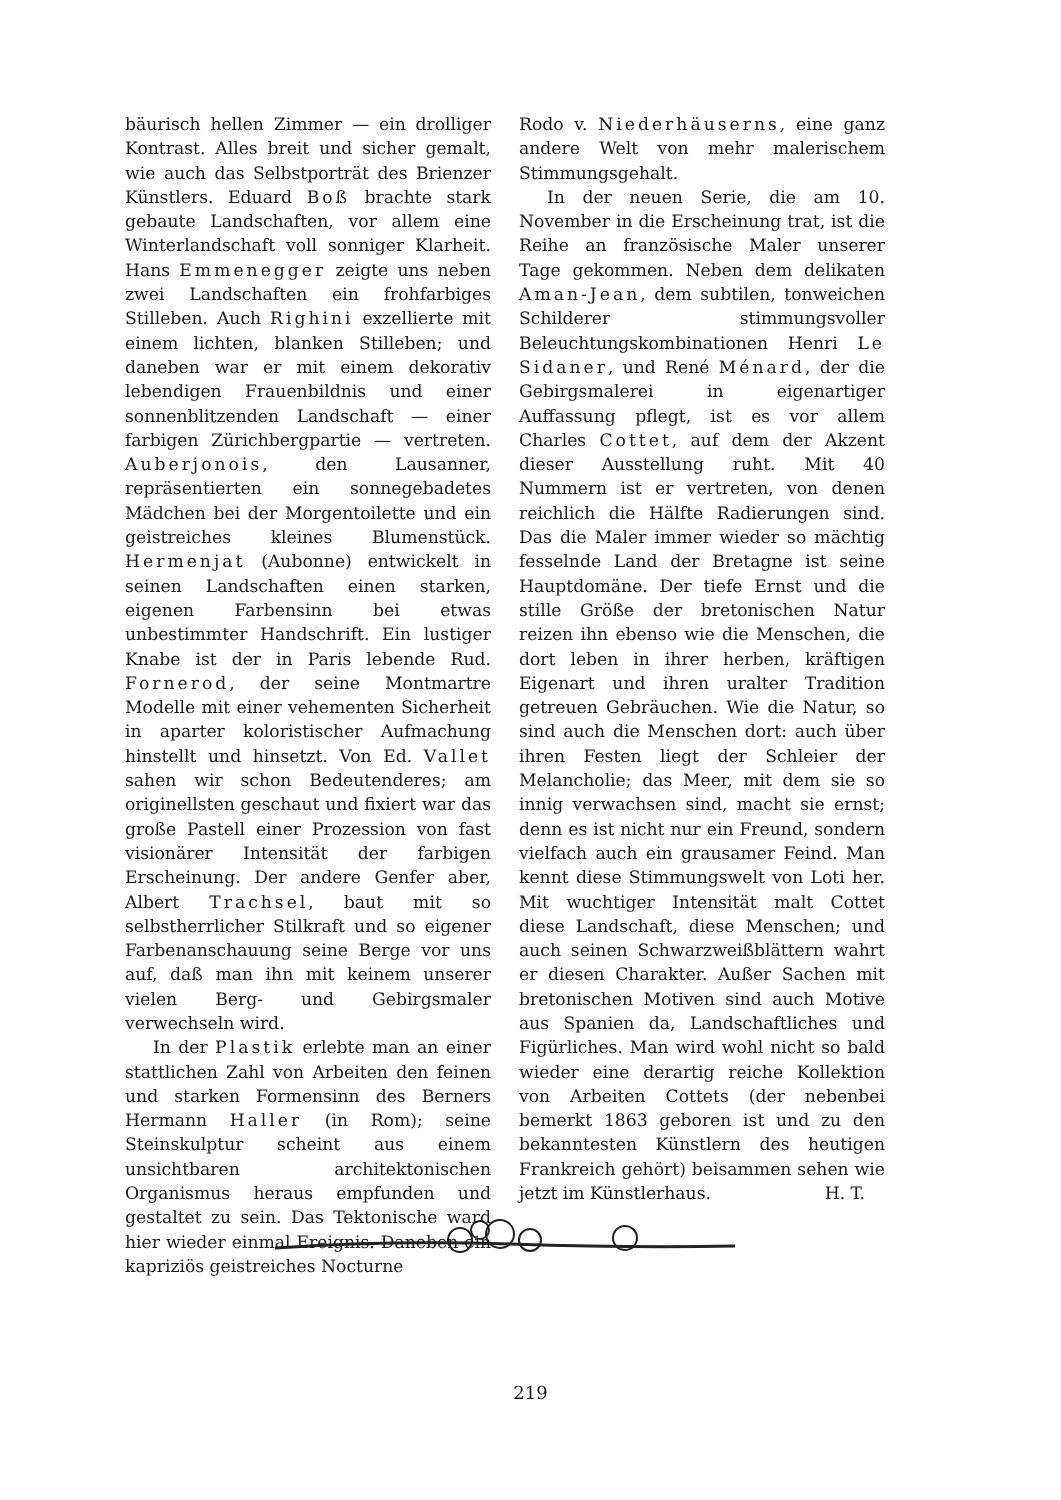bäurisch hellen Zimmer — ein drolliger Kontrast. Alles breit und sicher gemalt, wie auch das Selbstporträt des Brienzer Künstlers. Eduard Boß brachte stark gebaute Landschaften, vor allem eine Winterlandschaft voll sonniger Klarheit. Hans Emmenegger zeigte uns neben zwei Landschaften ein frohfarbiges Stilleben. Auch Righini exzellierte mit einem lichten, blanken Stilleben; und daneben war er mit einem dekorativ lebendigen Frauenbildnis und einer sonnenblitzenden Landschaft — einer farbigen Zürichbergpartie — vertreten. Auberjonois, den Lausanner, repräsentierten ein sonnegebadetes Mädchen bei der Morgentoilette und ein geistreiches kleines Blumenstück. Hermenjat (Aubonne) entwickelt in seinen Landschaften einen starken, eigenen Farbensinn bei etwas unbestimmter Handschrift. Ein lustiger Knabe ist der in Paris lebende Rud. Fornerod, der seine Montmartre Modelle mit einer vehementen Sicherheit in aparter koloristischer Aufmachung hinstellt und hinsetzt. Von Ed. Vallet sahen wir schon Bedeutenderes; am originellsten geschaut und fixiert war das große Pastell einer Prozession von fast visionärer Intensität der farbigen Erscheinung. Der andere Genfer aber, Albert Trachsel, baut mit so selbstherrlicher Stilkraft und so eigener Farbenanschauung seine Berge vor uns auf, daß man ihn mit keinem unserer vielen Berg- und Gebirgsmaler verwechseln wird.
In der Plastik erlebte man an einer stattlichen Zahl von Arbeiten den feinen und starken Formensinn des Berners Hermann Haller (in Rom); seine Steinskulptur scheint aus einem unsichtbaren architektonischen Organismus heraus empfunden und gestaltet zu sein. Das Tektonische ward hier wieder einmal Ereignis. Daneben ein kapriziös geistreiches Nocturne
Rodo v. Niederhäuserns, eine ganz andere Welt von mehr malerischem Stimmungsgehalt.
In der neuen Serie, die am 10. November in die Erscheinung trat, ist die Reihe an französische Maler unserer Tage gekommen. Neben dem delikaten Aman-Jean, dem subtilen, tonweichen Schilderer stimmungsvoller Beleuchtungskombinationen Henri Le Sidaner, und René Ménard, der die Gebirgsmalerei in eigenartiger Auffassung pflegt, ist es vor allem Charles Cottet, auf dem der Akzent dieser Ausstellung ruht. Mit 40 Nummern ist er vertreten, von denen reichlich die Hälfte Radierungen sind. Das die Maler immer wieder so mächtig fesselnde Land der Bretagne ist seine Hauptdomäne. Der tiefe Ernst und die stille Größe der bretonischen Natur reizen ihn ebenso wie die Menschen, die dort leben in ihrer herben, kräftigen Eigenart und ihren uralter Tradition getreuen Gebräuchen. Wie die Natur, so sind auch die Menschen dort: auch über ihren Festen liegt der Schleier der Melancholie; das Meer, mit dem sie so innig verwachsen sind, macht sie ernst; denn es ist nicht nur ein Freund, sondern vielfach auch ein grausamer Feind. Man kennt diese Stimmungswelt von Loti her. Mit wuchtiger Intensität malt Cottet diese Landschaft, diese Menschen; und auch seinen Schwarzweißblättern wahrt er diesen Charakter. Außer Sachen mit bretonischen Motiven sind auch Motive aus Spanien da, Landschaftliches und Figürliches. Man wird wohl nicht so bald wieder eine derartig reiche Kollektion von Arbeiten Cottets (der nebenbei bemerkt 1863 geboren ist und zu den bekanntesten Künstlern des heutigen Frankreich gehört) beisammen sehen wie jetzt im Künstlerhaus. H. T.
219